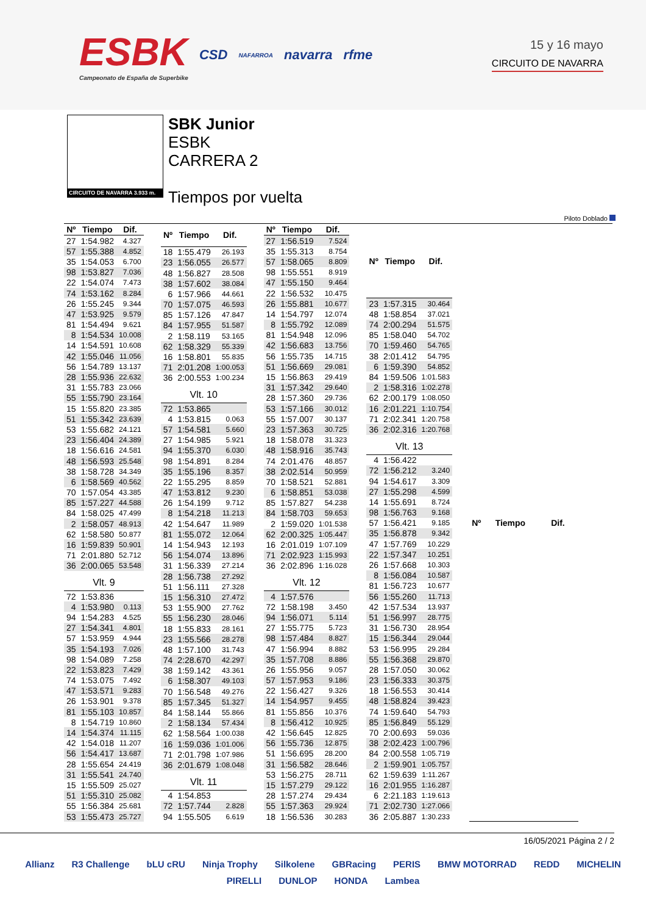ESBK
Campeonato de España de Superbike
CSD
NAFARROA
navarra rfme
15 y 16 mayo
CIRCUITO DE NAVARRA
CIRCUITO DE NAVARRA 3.933 m.
SBK Junior
ESBK
CARRERA 2
Tiempos por vuelta
Piloto Doblado
| Nº | Tiempo | Dif. |
| --- | --- | --- |
| 27 | 1:54.982 | 4.327 |
| 57 | 1:55.388 | 4.852 |
| 35 | 1:54.053 | 6.700 |
| 98 | 1:53.827 | 7.036 |
| 22 | 1:54.074 | 7.473 |
| 74 | 1:53.162 | 8.284 |
| 26 | 1:55.245 | 9.344 |
| 47 | 1:53.925 | 9.579 |
| 81 | 1:54.494 | 9.621 |
| 8 | 1:54.534 | 10.008 |
| 14 | 1:54.591 | 10.608 |
| 42 | 1:55.046 | 11.056 |
| 56 | 1:54.789 | 13.137 |
| 28 | 1:55.936 | 22.632 |
| 31 | 1:55.783 | 23.066 |
| 55 | 1:55.790 | 23.164 |
| 15 | 1:55.820 | 23.385 |
| 51 | 1:55.342 | 23.639 |
| 53 | 1:55.682 | 24.121 |
| 23 | 1:56.404 | 24.389 |
| 18 | 1:56.616 | 24.581 |
| 48 | 1:56.593 | 25.548 |
| 38 | 1:58.728 | 34.349 |
| 6 | 1:58.569 | 40.562 |
| 70 | 1:57.054 | 43.385 |
| 85 | 1:57.227 | 44.588 |
| 84 | 1:58.025 | 47.499 |
| 2 | 1:58.057 | 48.913 |
| 62 | 1:58.580 | 50.877 |
| 16 | 1:59.839 | 50.901 |
| 71 | 2:01.880 | 52.712 |
| 36 | 2:00.065 | 53.548 |
| Vlt. 9 | | |
| 72 | 1:53.836 | |
| 4 | 1:53.980 | 0.113 |
| 94 | 1:54.283 | 4.525 |
| 27 | 1:54.341 | 4.801 |
| 57 | 1:53.959 | 4.944 |
| 35 | 1:54.193 | 7.026 |
| 98 | 1:54.089 | 7.258 |
| 22 | 1:53.823 | 7.429 |
| 74 | 1:53.075 | 7.492 |
| 47 | 1:53.571 | 9.283 |
| 26 | 1:53.901 | 9.378 |
| 81 | 1:55.103 | 10.857 |
| 8 | 1:54.719 | 10.860 |
| 14 | 1:54.374 | 11.115 |
| 42 | 1:54.018 | 11.207 |
| 56 | 1:54.417 | 13.687 |
| 28 | 1:55.654 | 24.419 |
| 31 | 1:55.541 | 24.740 |
| 15 | 1:55.509 | 25.027 |
| 51 | 1:55.310 | 25.082 |
| 55 | 1:56.384 | 25.681 |
| 53 | 1:55.473 | 25.727 |
| Nº | Tiempo | Dif. |
| --- | --- | --- |
| 18 | 1:55.479 | 26.193 |
| 23 | 1:56.055 | 26.577 |
| 48 | 1:56.827 | 28.508 |
| 38 | 1:57.602 | 38.084 |
| 6 | 1:57.966 | 44.661 |
| 70 | 1:57.075 | 46.593 |
| 85 | 1:57.126 | 47.847 |
| 84 | 1:57.955 | 51.587 |
| 2 | 1:58.119 | 53.165 |
| 62 | 1:58.329 | 55.339 |
| 16 | 1:58.801 | 55.835 |
| 71 | 2:01.208 | 1:00.053 |
| 36 | 2:00.553 | 1:00.234 |
| Vlt. 10 | | |
| 72 | 1:53.865 | |
| 4 | 1:53.815 | 0.063 |
| 57 | 1:54.581 | 5.660 |
| 27 | 1:54.985 | 5.921 |
| 94 | 1:55.370 | 6.030 |
| 98 | 1:54.891 | 8.284 |
| 35 | 1:55.196 | 8.357 |
| 22 | 1:55.295 | 8.859 |
| 47 | 1:53.812 | 9.230 |
| 26 | 1:54.199 | 9.712 |
| 8 | 1:54.218 | 11.213 |
| 42 | 1:54.647 | 11.989 |
| 81 | 1:55.072 | 12.064 |
| 14 | 1:54.943 | 12.193 |
| 56 | 1:54.074 | 13.896 |
| 31 | 1:56.339 | 27.214 |
| 28 | 1:56.738 | 27.292 |
| 51 | 1:56.111 | 27.328 |
| 15 | 1:56.310 | 27.472 |
| 53 | 1:55.900 | 27.762 |
| 55 | 1:56.230 | 28.046 |
| 18 | 1:55.833 | 28.161 |
| 23 | 1:55.566 | 28.278 |
| 48 | 1:57.100 | 31.743 |
| 74 | 2:28.670 | 42.297 |
| 38 | 1:59.142 | 43.361 |
| 6 | 1:58.307 | 49.103 |
| 70 | 1:56.548 | 49.276 |
| 85 | 1:57.345 | 51.327 |
| 84 | 1:58.144 | 55.866 |
| 2 | 1:58.134 | 57.434 |
| 62 | 1:58.564 | 1:00.038 |
| 16 | 1:59.036 | 1:01.006 |
| 71 | 2:01.798 | 1:07.986 |
| 36 | 2:01.679 | 1:08.048 |
| Vlt. 11 | | |
| 4 | 1:54.853 | |
| 72 | 1:57.744 | 2.828 |
| 94 | 1:55.505 | 6.619 |
| Nº | Tiempo | Dif. |
| --- | --- | --- |
| 27 | 1:56.519 | 7.524 |
| 35 | 1:55.313 | 8.754 |
| 57 | 1:58.065 | 8.809 |
| 98 | 1:55.551 | 8.919 |
| 47 | 1:55.150 | 9.464 |
| 22 | 1:56.532 | 10.475 |
| 26 | 1:55.881 | 10.677 |
| 14 | 1:54.797 | 12.074 |
| 8 | 1:55.792 | 12.089 |
| 81 | 1:54.948 | 12.096 |
| 42 | 1:56.683 | 13.756 |
| 56 | 1:55.735 | 14.715 |
| 51 | 1:56.669 | 29.081 |
| 15 | 1:56.863 | 29.419 |
| 31 | 1:57.342 | 29.640 |
| 28 | 1:57.360 | 29.736 |
| 53 | 1:57.166 | 30.012 |
| 55 | 1:57.007 | 30.137 |
| 23 | 1:57.363 | 30.725 |
| 18 | 1:58.078 | 31.323 |
| 48 | 1:58.916 | 35.743 |
| 74 | 2:01.476 | 48.857 |
| 38 | 2:02.514 | 50.959 |
| 70 | 1:58.521 | 52.881 |
| 6 | 1:58.851 | 53.038 |
| 85 | 1:57.827 | 54.238 |
| 84 | 1:58.703 | 59.653 |
| 2 | 1:59.020 | 1:01.538 |
| 62 | 2:00.325 | 1:05.447 |
| 16 | 2:01.019 | 1:07.109 |
| 71 | 2:02.923 | 1:15.993 |
| 36 | 2:02.896 | 1:16.028 |
| Vlt. 12 | | |
| 4 | 1:57.576 | |
| 72 | 1:58.198 | 3.450 |
| 94 | 1:56.071 | 5.114 |
| 27 | 1:55.775 | 5.723 |
| 98 | 1:57.484 | 8.827 |
| 47 | 1:56.994 | 8.882 |
| 35 | 1:57.708 | 8.886 |
| 26 | 1:55.956 | 9.057 |
| 57 | 1:57.953 | 9.186 |
| 22 | 1:56.427 | 9.326 |
| 14 | 1:54.957 | 9.455 |
| 81 | 1:55.856 | 10.376 |
| 8 | 1:56.412 | 10.925 |
| 42 | 1:56.645 | 12.825 |
| 56 | 1:55.736 | 12.875 |
| 51 | 1:56.695 | 28.200 |
| 31 | 1:56.582 | 28.646 |
| 53 | 1:56.275 | 28.711 |
| 15 | 1:57.279 | 29.122 |
| 28 | 1:57.274 | 29.434 |
| 55 | 1:57.363 | 29.924 |
| 18 | 1:56.536 | 30.283 |
| Nº | Tiempo | Dif. |
| --- | --- | --- |
| 23 | 1:57.315 | 30.464 |
| 48 | 1:58.854 | 37.021 |
| 74 | 2:00.294 | 51.575 |
| 85 | 1:58.040 | 54.702 |
| 70 | 1:59.460 | 54.765 |
| 38 | 2:01.412 | 54.795 |
| 6 | 1:59.390 | 54.852 |
| 84 | 1:59.506 | 1:01.583 |
| 2 | 1:58.316 | 1:02.278 |
| 62 | 2:00.179 | 1:08.050 |
| 16 | 2:01.221 | 1:10.754 |
| 71 | 2:02.341 | 1:20.758 |
| 36 | 2:02.316 | 1:20.768 |
| Vlt. 13 | | |
| 4 | 1:56.422 | |
| 72 | 1:56.212 | 3.240 |
| 94 | 1:54.617 | 3.309 |
| 27 | 1:55.298 | 4.599 |
| 14 | 1:55.691 | 8.724 |
| 98 | 1:56.763 | 9.168 |
| 57 | 1:56.421 | 9.185 |
| 35 | 1:56.878 | 9.342 |
| 47 | 1:57.769 | 10.229 |
| 22 | 1:57.347 | 10.251 |
| 26 | 1:57.668 | 10.303 |
| 8 | 1:56.084 | 10.587 |
| 81 | 1:56.723 | 10.677 |
| 56 | 1:55.260 | 11.713 |
| 42 | 1:57.534 | 13.937 |
| 51 | 1:56.997 | 28.775 |
| 31 | 1:56.730 | 28.954 |
| 15 | 1:56.344 | 29.044 |
| 53 | 1:56.995 | 29.284 |
| 55 | 1:56.368 | 29.870 |
| 28 | 1:57.050 | 30.062 |
| 23 | 1:56.333 | 30.375 |
| 18 | 1:56.553 | 30.414 |
| 48 | 1:58.824 | 39.423 |
| 74 | 1:59.640 | 54.793 |
| 85 | 1:56.849 | 55.129 |
| 70 | 2:00.693 | 59.036 |
| 38 | 2:02.423 | 1:00.796 |
| 84 | 2:00.558 | 1:05.719 |
| 2 | 1:59.901 | 1:05.757 |
| 62 | 1:59.639 | 1:11.267 |
| 16 | 2:01.955 | 1:16.287 |
| 6 | 2:21.183 | 1:19.613 |
| 71 | 2:02.730 | 1:27.066 |
| 36 | 2:05.887 | 1:30.233 |
| Nº | Tiempo | Dif. |
| --- | --- | --- |
16/05/2021 Página 2 / 2
Allianz R3 Challenge bLU cRU Ninja Trophy Silkolene GBRacing PERIS BMW MOTORRAD REDD MICHELIN PIRELLI DUNLOP HONDA Lambea